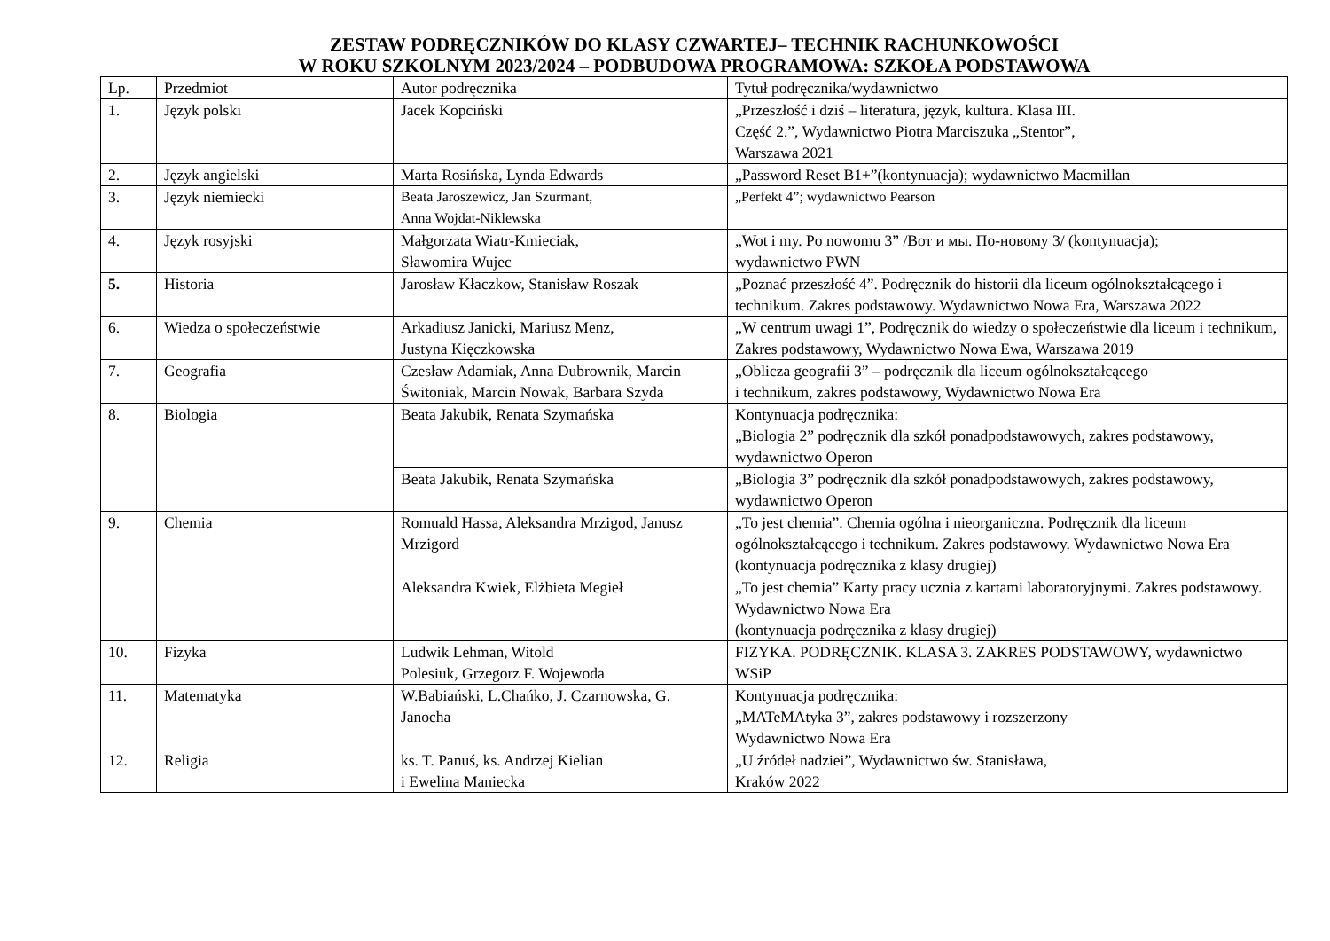ZESTAW PODRĘCZNIKÓW DO KLASY CZWARTEJ– TECHNIK RACHUNKOWOŚCI
W ROKU SZKOLNYM 2023/2024 – PODBUDOWA PROGRAMOWA: SZKOŁA PODSTAWOWA
| Lp. | Przedmiot | Autor podręcznika | Tytuł podręcznika/wydawnictwo |
| 1. | Język polski | Jacek Kopciński | „Przeszłość i dziś – literatura, język, kultura. Klasa III. Część 2.”, Wydawnictwo Piotra Marciszuka „Stentor”, Warszawa 2021 |
| 2. | Język angielski | Marta Rosińska, Lynda Edwards | „Password Reset B1+”(kontynuacja); wydawnictwo Macmillan |
| 3. | Język niemiecki | Beata Jaroszewicz, Jan Szurmant, Anna Wojdat-Niklewska | „Perfekt 4”; wydawnictwo Pearson |
| 4. | Język rosyjski | Małgorzata Wiatr-Kmieciak, Sławomira Wujec | „Wot i my. Po nowomu 3” /Вот и мы. По-новому 3/ (kontynuacja); wydawnictwo PWN |
| 5. | Historia | Jarosław Kłaczkow, Stanisław Roszak | „Poznać przeszłość 4”. Podręcznik do historii dla liceum ogólnokształcącego i technikum. Zakres podstawowy. Wydawnictwo Nowa Era, Warszawa 2022 |
| 6. | Wiedza o społeczeństwie | Arkadiusz Janicki, Mariusz Menz, Justyna Kięczkowska | „W centrum uwagi 1”, Podręcznik do wiedzy o społeczeństwie dla liceum i technikum, Zakres podstawowy, Wydawnictwo Nowa Ewa, Warszawa 2019 |
| 7. | Geografia | Czesław Adamiak, Anna Dubrownik, Marcin Świtoniak, Marcin Nowak, Barbara Szyda | „Oblicza geografii 3” – podręcznik dla liceum ogólnokształcącego i technikum, zakres podstawowy, Wydawnictwo Nowa Era |
| 8. | Biologia | Beata Jakubik, Renata Szymańska | Kontynuacja podręcznika: „Biologia 2” podręcznik dla szkół ponadpodstawowych, zakres podstawowy, wydawnictwo Operon |
| | | Beata Jakubik, Renata Szymańska | „Biologia 3” podręcznik dla szkół ponadpodstawowych, zakres podstawowy, wydawnictwo Operon |
| 9. | Chemia | Romuald Hassa, Aleksandra Mrzigod, Janusz Mrzigord | „To jest chemia”. Chemia ogólna i nieorganiczna. Podręcznik dla liceum ogólnokształcącego i technikum. Zakres podstawowy. Wydawnictwo Nowa Era (kontynuacja podręcznika z klasy drugiej) |
| | | Aleksandra Kwiek, Elżbieta Megieł | „To jest chemia” Karty pracy ucznia z kartami laboratoryjnymi. Zakres podstawowy. Wydawnictwo Nowa Era (kontynuacja podręcznika z klasy drugiej) |
| 10. | Fizyka | Ludwik Lehman, Witold Polesiuk, Grzegorz F. Wojewoda | FIZYKA. PODRĘCZNIK. KLASA 3. ZAKRES PODSTAWOWY, wydawnictwo WSiP |
| 11. | Matematyka | W.Babiański, L.Chańko, J. Czarnowska, G. Janocha | Kontynuacja podręcznika: „MATeMAtyka 3”, zakres podstawowy i rozszerzony Wydawnictwo Nowa Era |
| 12. | Religia | ks. T. Panuś, ks. Andrzej Kielian i Ewelina Maniecka | „U źródeł nadziei”, Wydawnictwo św. Stanisława, Kraków 2022 |